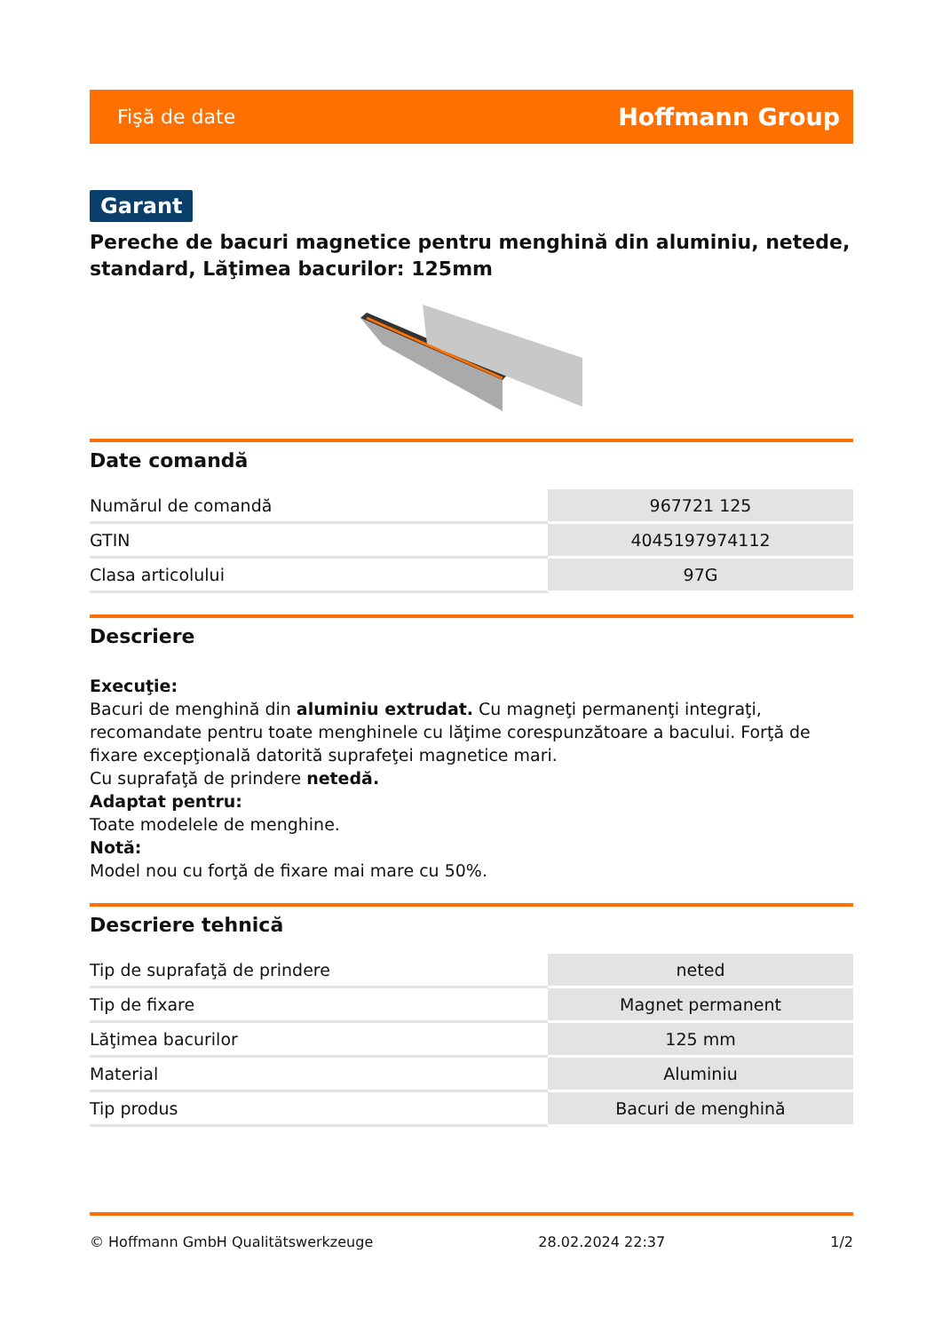Fişă de date Hoffmann Group
Garant
Pereche de bacuri magnetice pentru menghină din aluminiu, netede, standard, Lăţimea bacurilor: 125mm
Date comandă
| Numărul de comandă | 967721 125 |
| GTIN | 4045197974112 |
| Clasa articolului | 97G |
Descriere
Execuţie:
Bacuri de menghină din aluminiu extrudat. Cu magneţi permanenţi integraţi, recomandate pentru toate menghinele cu lăţime corespunzătoare a bacului. Forţă de fixare excepţională datorită suprafeţei magnetice mari.
Cu suprafaţă de prindere netedă.
Adaptat pentru:
Toate modelele de menghine.
Notă:
Model nou cu forţă de fixare mai mare cu 50%.
Descriere tehnică
| Tip de suprafaţă de prindere | neted |
| Tip de fixare | Magnet permanent |
| Lăţimea bacurilor | 125 mm |
| Material | Aluminiu |
| Tip produs | Bacuri de menghină |
© Hoffmann GmbH Qualitätswerkzeuge 28.02.2024 22:37 1/2